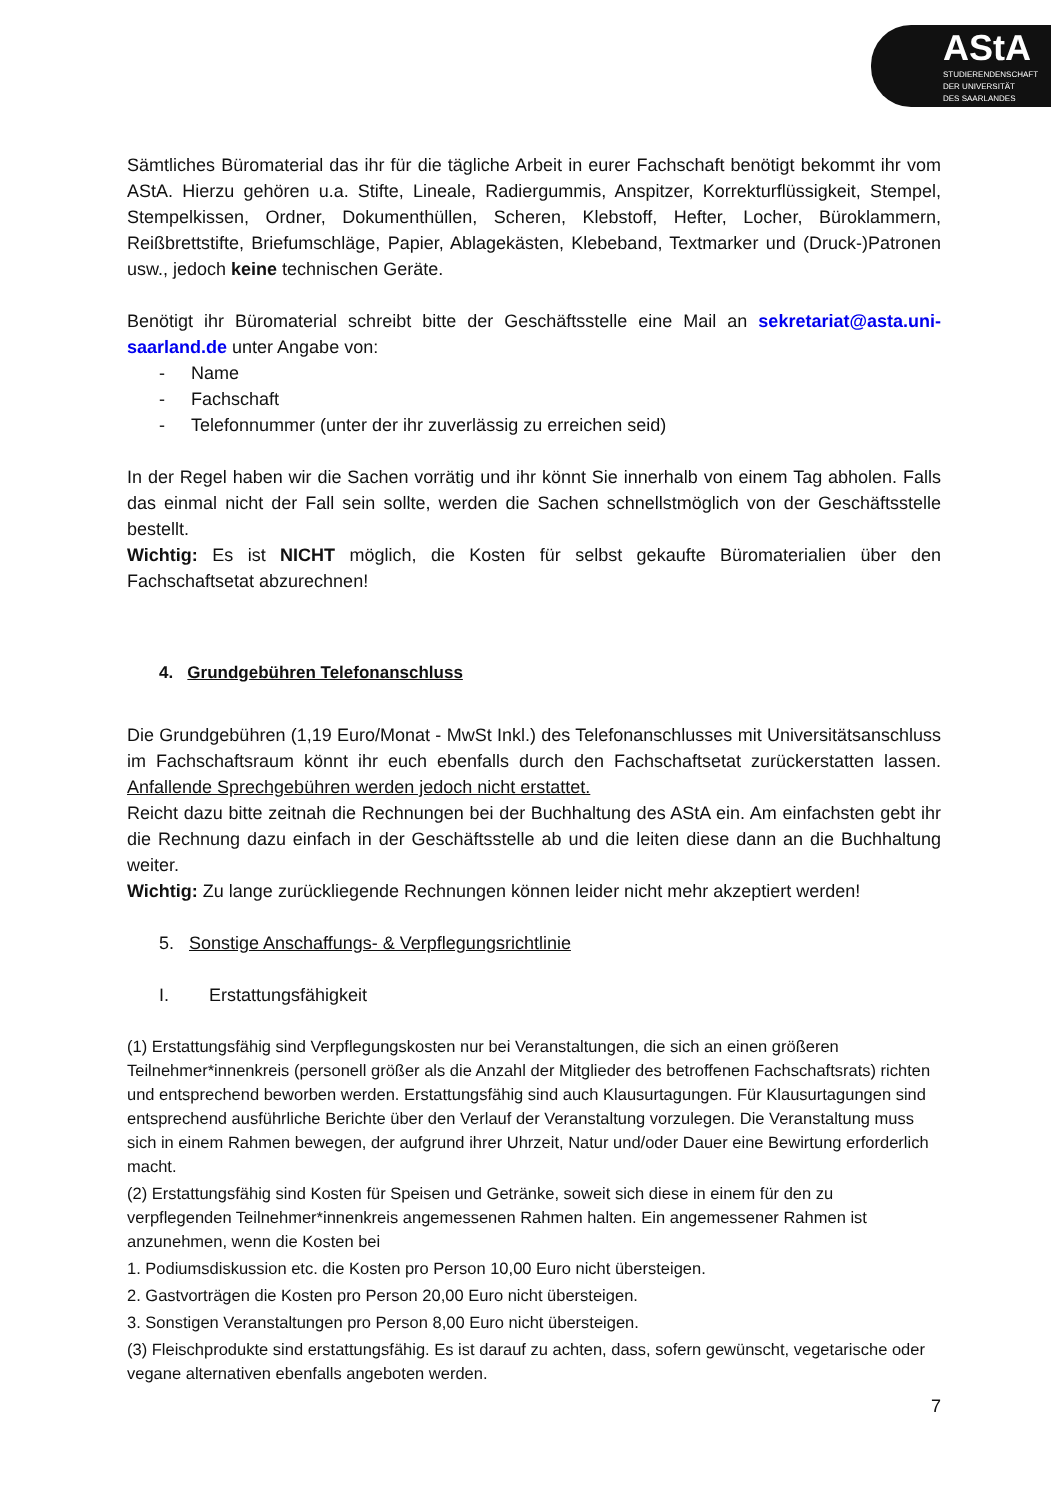AStA
STUDIERENDENSCHAFT
DER UNIVERSITÄT
DES SAARLANDES
Sämtliches Büromaterial das ihr für die tägliche Arbeit in eurer Fachschaft benötigt bekommt ihr vom AStA. Hierzu gehören u.a. Stifte, Lineale, Radiergummis, Anspitzer, Korrekturflüssigkeit, Stempel, Stempelkissen, Ordner, Dokumenthüllen, Scheren, Klebstoff, Hefter, Locher, Büroklammern, Reißbrettstifte, Briefumschläge, Papier, Ablagekästen, Klebeband, Textmarker und (Druck-)Patronen usw., jedoch keine technischen Geräte.
Benötigt ihr Büromaterial schreibt bitte der Geschäftsstelle eine Mail an sekretariat@asta.uni-saarland.de unter Angabe von:
- Name
- Fachschaft
- Telefonnummer (unter der ihr zuverlässig zu erreichen seid)
In der Regel haben wir die Sachen vorrätig und ihr könnt Sie innerhalb von einem Tag abholen. Falls das einmal nicht der Fall sein sollte, werden die Sachen schnellstmöglich von der Geschäftsstelle bestellt.
Wichtig: Es ist NICHT möglich, die Kosten für selbst gekaufte Büromaterialien über den Fachschaftsetat abzurechnen!
4. Grundgebühren Telefonanschluss
Die Grundgebühren (1,19 Euro/Monat - MwSt Inkl.) des Telefonanschlusses mit Universitätsanschluss im Fachschaftsraum könnt ihr euch ebenfalls durch den Fachschaftsetat zurückerstatten lassen. Anfallende Sprechgebühren werden jedoch nicht erstattet.
Reicht dazu bitte zeitnah die Rechnungen bei der Buchhaltung des AStA ein. Am einfachsten gebt ihr die Rechnung dazu einfach in der Geschäftsstelle ab und die leiten diese dann an die Buchhaltung weiter.
Wichtig: Zu lange zurückliegende Rechnungen können leider nicht mehr akzeptiert werden!
5. Sonstige Anschaffungs- & Verpflegungsrichtlinie
I. Erstattungsfähigkeit
(1) Erstattungsfähig sind Verpflegungskosten nur bei Veranstaltungen, die sich an einen größeren Teilnehmer*innenkreis (personell größer als die Anzahl der Mitglieder des betroffenen Fachschaftsrats) richten und entsprechend beworben werden. Erstattungsfähig sind auch Klausurtagungen. Für Klausurtagungen sind entsprechend ausführliche Berichte über den Verlauf der Veranstaltung vorzulegen. Die Veranstaltung muss sich in einem Rahmen bewegen, der aufgrund ihrer Uhrzeit, Natur und/oder Dauer eine Bewirtung erforderlich macht.
(2) Erstattungsfähig sind Kosten für Speisen und Getränke, soweit sich diese in einem für den zu verpflegenden Teilnehmer*innenkreis angemessenen Rahmen halten. Ein angemessener Rahmen ist anzunehmen, wenn die Kosten bei
1. Podiumsdiskussion etc. die Kosten pro Person 10,00 Euro nicht übersteigen.
2. Gastvorträgen die Kosten pro Person 20,00 Euro nicht übersteigen.
3. Sonstigen Veranstaltungen pro Person 8,00 Euro nicht übersteigen.
(3) Fleischprodukte sind erstattungsfähig. Es ist darauf zu achten, dass, sofern gewünscht, vegetarische oder vegane alternativen ebenfalls angeboten werden.
7